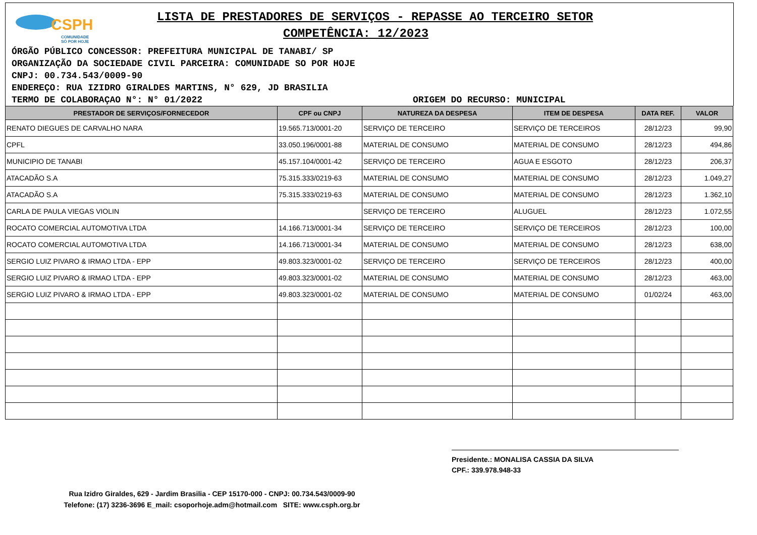CSPH
COMUNIDADE
SÓ POR HOJE
LISTA DE PRESTADORES DE SERVIÇOS - REPASSE AO TERCEIRO SETOR
COMPETÊNCIA: 12/2023
ÓRGÃO PÚBLICO CONCESSOR: PREFEITURA MUNICIPAL DE TANABI/ SP
ORGANIZAÇÃO DA SOCIEDADE CIVIL PARCEIRA: COMUNIDADE SO POR HOJE
CNPJ: 00.734.543/0009-90
ENDEREÇO: RUA IZIDRO GIRALDES MARTINS, N° 629, JD BRASILIA
TERMO DE COLABORAÇAO N°: N° 01/2022 ORIGEM DO RECURSO: MUNICIPAL
| PRESTADOR DE SERVIÇOS/FORNECEDOR | CPF ou CNPJ | NATUREZA DA DESPESA | ITEM DE DESPESA | DATA REF. | VALOR |
| --- | --- | --- | --- | --- | --- |
| RENATO DIEGUES DE CARVALHO NARA | 19.565.713/0001-20 | SERVIÇO DE TERCEIRO | SERVIÇO DE TERCEIROS | 28/12/23 | 99,90 |
| CPFL | 33.050.196/0001-88 | MATERIAL DE CONSUMO | MATERIAL DE CONSUMO | 28/12/23 | 494,86 |
| MUNICIPIO DE TANABI | 45.157.104/0001-42 | SERVIÇO DE TERCEIRO | AGUA E ESGOTO | 28/12/23 | 206,37 |
| ATACADÃO S.A | 75.315.333/0219-63 | MATERIAL DE CONSUMO | MATERIAL DE CONSUMO | 28/12/23 | 1.049,27 |
| ATACADÃO S.A | 75.315.333/0219-63 | MATERIAL DE CONSUMO | MATERIAL DE CONSUMO | 28/12/23 | 1.362,10 |
| CARLA DE PAULA VIEGAS VIOLIN | | SERVIÇO DE TERCEIRO | ALUGUEL | 28/12/23 | 1.072,55 |
| ROCATO COMERCIAL AUTOMOTIVA LTDA | 14.166.713/0001-34 | SERVIÇO DE TERCEIRO | SERVIÇO DE TERCEIROS | 28/12/23 | 100,00 |
| ROCATO COMERCIAL AUTOMOTIVA LTDA | 14.166.713/0001-34 | MATERIAL DE CONSUMO | MATERIAL DE CONSUMO | 28/12/23 | 638,00 |
| SERGIO LUIZ PIVARO & IRMAO LTDA - EPP | 49.803.323/0001-02 | SERVIÇO DE TERCEIRO | SERVIÇO DE TERCEIROS | 28/12/23 | 400,00 |
| SERGIO LUIZ PIVARO & IRMAO LTDA - EPP | 49.803.323/0001-02 | MATERIAL DE CONSUMO | MATERIAL DE CONSUMO | 28/12/23 | 463,00 |
| SERGIO LUIZ PIVARO & IRMAO LTDA - EPP | 49.803.323/0001-02 | MATERIAL DE CONSUMO | MATERIAL DE CONSUMO | 01/02/24 | 463,00 |
Presidente.: MONALISA CASSIA DA SILVA
CPF.: 339.978.948-33
Rua Izidro Giraldes, 629 - Jardim Brasilia - CEP 15170-000 - CNPJ: 00.734.543/0009-90
Telefone: (17) 3236-3696 E_mail: csoporhoje.adm@hotmail.com SITE: www.csph.org.br